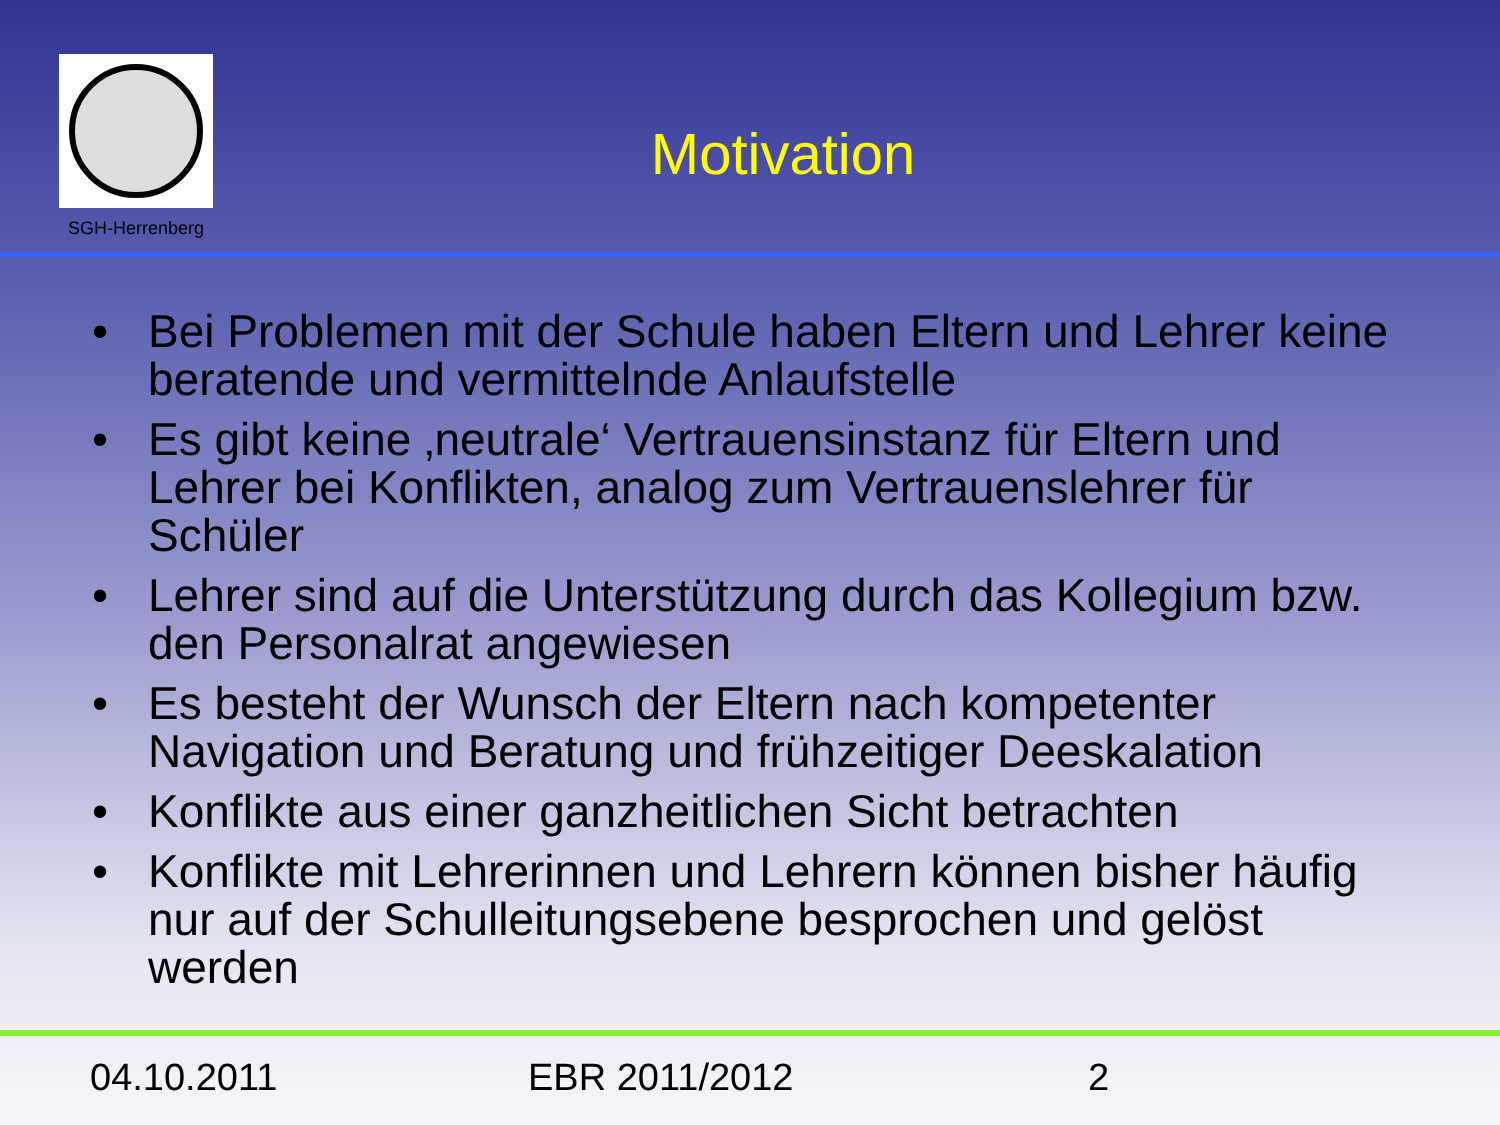SGH-Herrenberg
Motivation
• Bei Problemen mit der Schule haben Eltern und Lehrer keine beratende und vermittelnde Anlaufstelle
• Es gibt keine ‚neutrale‘ Vertrauensinstanz für Eltern und Lehrer bei Konflikten, analog zum Vertrauenslehrer für Schüler
• Lehrer sind auf die Unterstützung durch das Kollegium bzw. den Personalrat angewiesen
• Es besteht der Wunsch der Eltern nach kompetenter Navigation und Beratung und frühzeitiger Deeskalation
• Konflikte aus einer ganzheitlichen Sicht betrachten
• Konflikte mit Lehrerinnen und Lehrern können bisher häufig nur auf der Schulleitungsebene besprochen und gelöst werden
04.10.2011 EBR 2011/2012 2